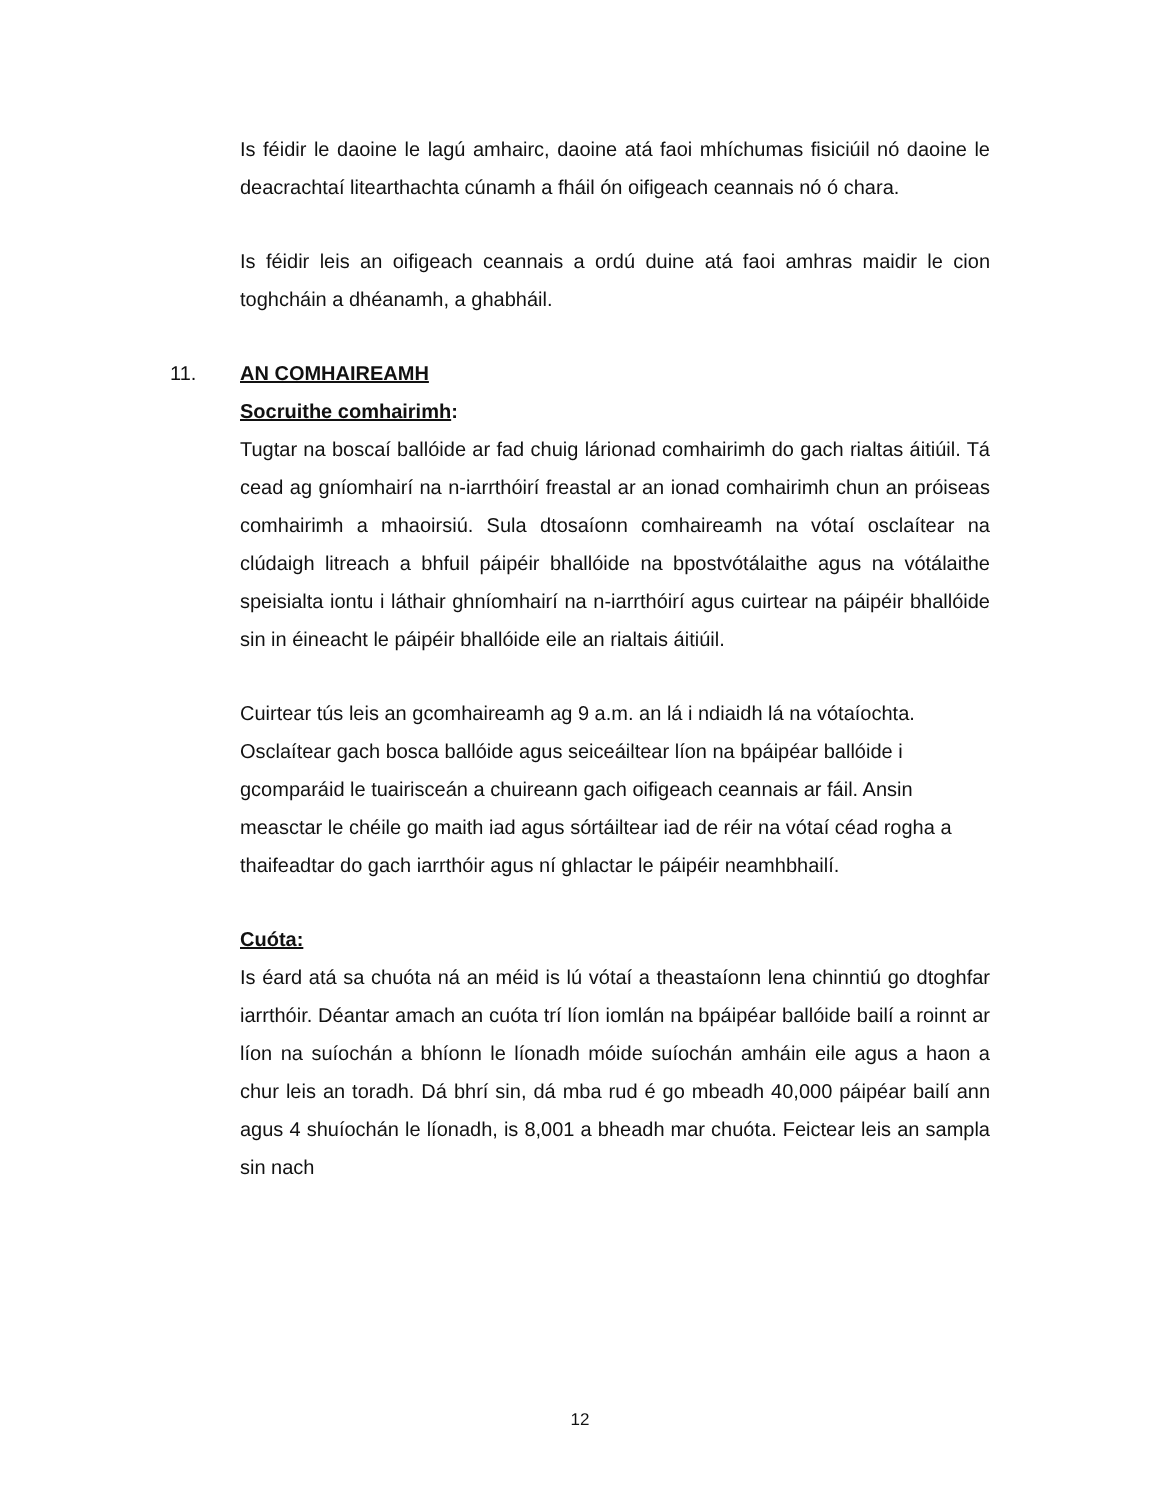Is féidir le daoine le lagú amhairc, daoine atá faoi mhíchumas fisiciúil nó daoine le deacrachtaí litearthachta cúnamh a fháil ón oifigeach ceannais nó ó chara.
Is féidir leis an oifigeach ceannais a ordú duine atá faoi amhras maidir le cion toghcháin a dhéanamh, a ghabháil.
11. AN COMHAIREAMH
Socruithe comhairimh:
Tugtar na boscaí ballóide ar fad chuig lárionad comhairimh do gach rialtas áitiúil. Tá cead ag gníomhairí na n-iarrthóirí freastal ar an ionad comhairimh chun an próiseas comhairimh a mhaoirsiú. Sula dtosaíonn comhaireamh na vótaí osclaítear na clúdaigh litreach a bhfuil páipéir bhallóide na bpostvótálaithe agus na vótálaithe speisialta iontu i láthair ghníomhairí na n-iarrthóirí agus cuirtear na páipéir bhallóide sin in éineacht le páipéir bhallóide eile an rialtais áitiúil.
Cuirtear tús leis an gcomhaireamh ag 9 a.m. an lá i ndiaidh lá na vótaíochta. Osclaítear gach bosca ballóide agus seiceáiltear líon na bpáipéar ballóide i gcomparáid le tuairisceán a chuireann gach oifigeach ceannais ar fáil. Ansin measctar le chéile go maith iad agus sórtáiltear iad de réir na vótaí céad rogha a thaifeadtar do gach iarrthóir agus ní ghlactar le páipéir neamhbhailí.
Cuóta:
Is éard atá sa chuóta ná an méid is lú vótaí a theastaíonn lena chinntiú go dtoghfar iarrthóir. Déantar amach an cuóta trí líon iomlán na bpáipéar ballóide bailí a roinnt ar líon na suíochán a bhíonn le líonadh móide suíochán amháin eile agus a haon a chur leis an toradh. Dá bhrí sin, dá mba rud é go mbeadh 40,000 páipéar bailí ann agus 4 shuíochán le líonadh, is 8,001 a bheadh mar chuóta. Feictear leis an sampla sin nach
12